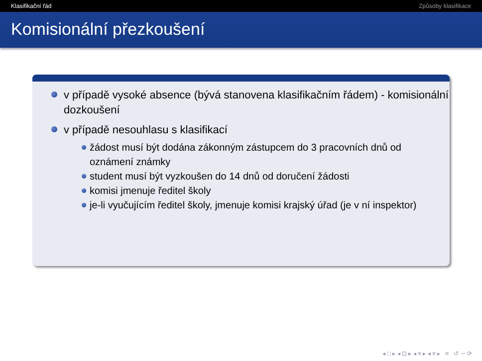Klasifikační řád Způsoby klasifikace
Komisionální přezkoušení
v případě vysoké absence (bývá stanovena klasifikačním řádem) - komisionální dozkoušení
v případě nesouhlasu s klasifikací
žádost musí být dodána zákonným zástupcem do 3 pracovních dnů od oznámení známky
student musí být vyzkoušen do 14 dnů od doručení žádosti
komisi jmenuje ředitel školy
je-li vyučujícím ředitel školy, jmenuje komisi krajský úřad (je v ní inspektor)
◂ □ ▸ ◂ ⊡ ▸ ◂ ≡ ▸ ◂ ≡ ▸ ≡ ↺ ∽ ⟳